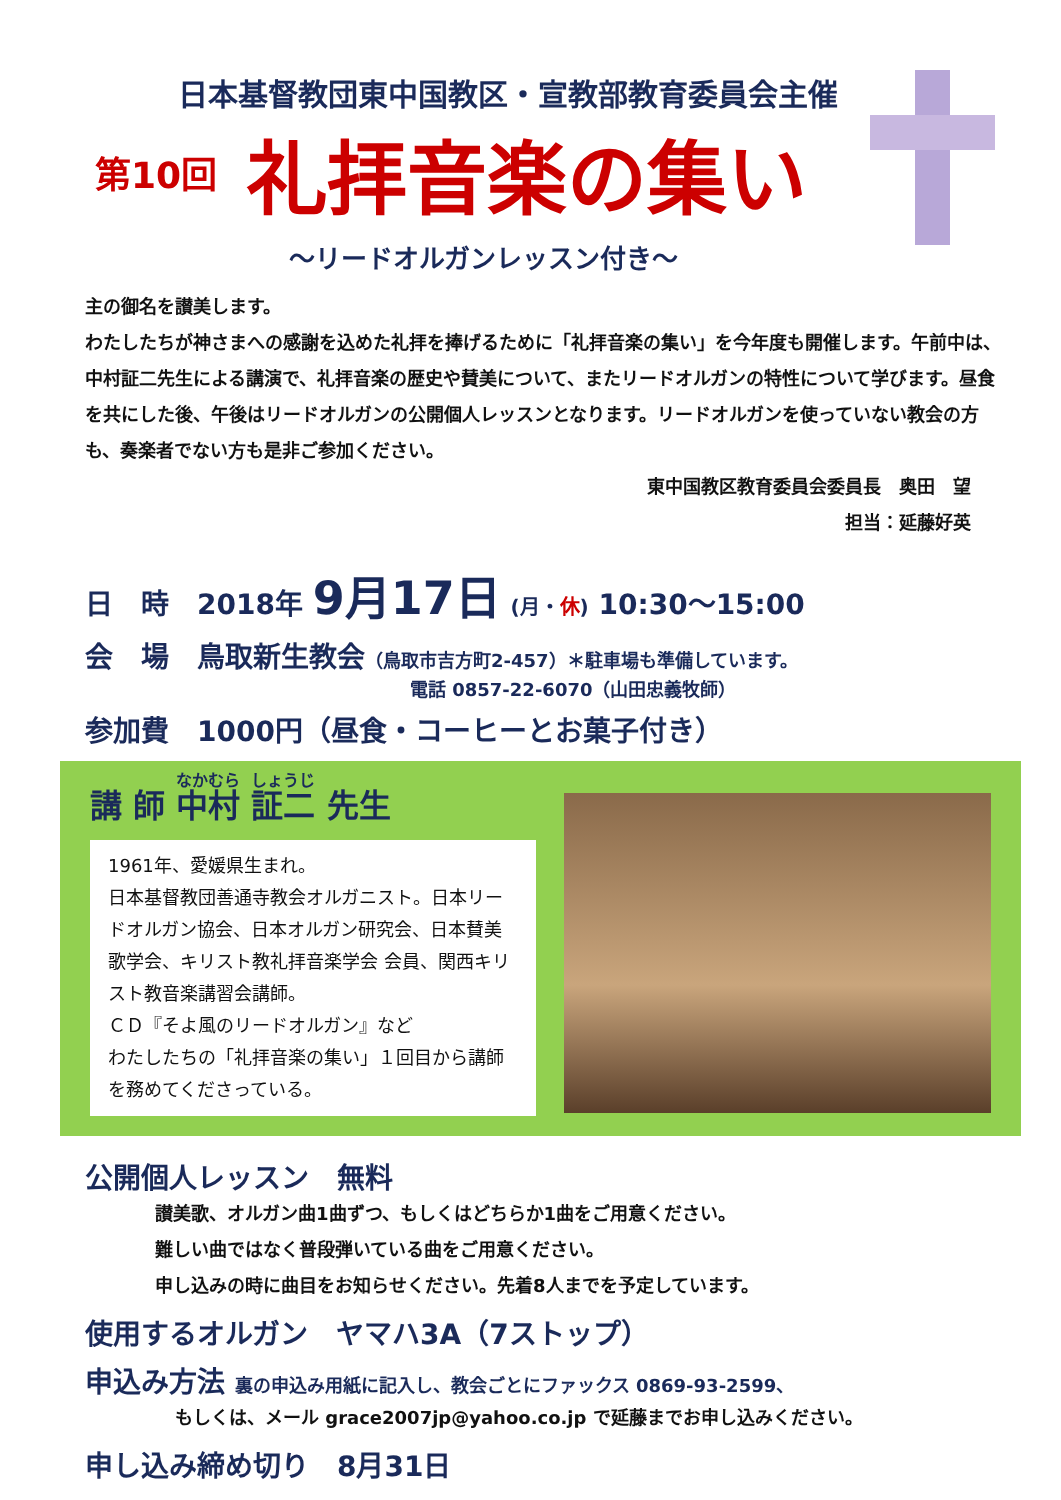日本基督教団東中国教区・宣教部教育委員会主催
第10回 礼拝音楽の集い
～リードオルガンレッスン付き～
主の御名を讃美します。
わたしたちが神さまへの感謝を込めた礼拝を捧げるために「礼拝音楽の集い」を今年度も開催します。午前中は、中村証二先生による講演で、礼拝音楽の歴史や賛美について、またリードオルガンの特性について学びます。昼食を共にした後、午後はリードオルガンの公開個人レッスンとなります。リードオルガンを使っていない教会の方も、奏楽者でない方も是非ご参加ください。
東中国教区教育委員会委員長　奥田　望
担当：延藤好英
日　時　2018年 9月17日 (月・休) 10:30～15:00
会　場　鳥取新生教会（鳥取市吉方町2‐457）＊駐車場も準備しています。
電話 0857-22-6070（山田忠義牧師）
参加費　1000円（昼食・コーヒーとお菓子付き）
講 師 中村 証二 先生
1961年、愛媛県生まれ。
日本基督教団善通寺教会オルガニスト。日本リードオルガン協会、日本オルガン研究会、日本賛美歌学会、キリスト教礼拝音楽学会 会員、関西キリスト教音楽講習会講師。
ＣＤ『そよ風のリードオルガン』など
わたしたちの「礼拝音楽の集い」１回目から講師を務めてくださっている。
公開個人レッスン　無料
讃美歌、オルガン曲1曲ずつ、もしくはどちらか1曲をご用意ください。
難しい曲ではなく普段弾いている曲をご用意ください。
申し込みの時に曲目をお知らせください。先着8人までを予定しています。
使用するオルガン　ヤマハ3A（7ストップ）
申込み方法 裏の申込み用紙に記入し、教会ごとにファックス 0869-93-2599、
もしくは、メール grace2007jp@yahoo.co.jp で延藤までお申し込みください。
申し込み締め切り　8月31日